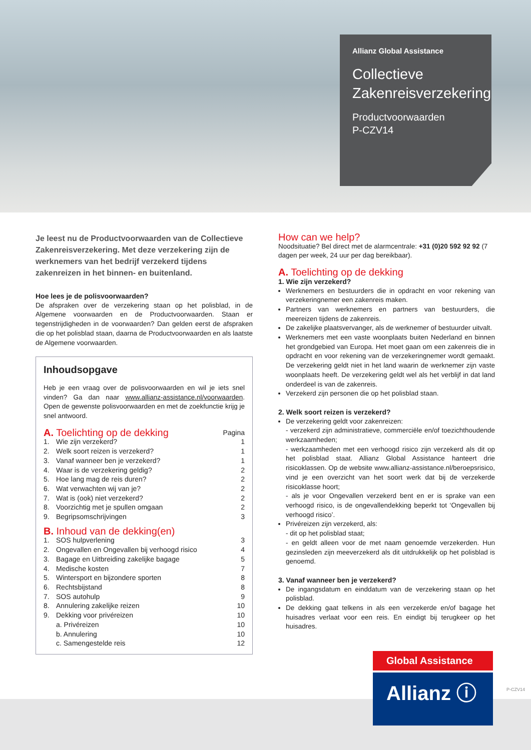Allianz Global Assistance
Collectieve Zakenreisverzekering
Productvoorwaarden
P-CZV14
Je leest nu de Productvoorwaarden van de Collectieve Zakenreisverzekering. Met deze verzekering zijn de werknemers van het bedrijf verzekerd tijdens zakenreizen in het binnen- en buitenland.
Hoe lees je de polisvoorwaarden?
De afspraken over de verzekering staan op het polisblad, in de Algemene voorwaarden en de Productvoorwaarden. Staan er tegenstrijdigheden in de voorwaarden? Dan gelden eerst de afspraken die op het polisblad staan, daarna de Productvoorwaarden en als laatste de Algemene voorwaarden.
Inhoudsopgave
Heb je een vraag over de polisvoorwaarden en wil je iets snel vinden? Ga dan naar www.allianz-assistance.nl/voorwaarden. Open de gewenste polisvoorwaarden en met de zoekfunctie krijg je snel antwoord.
| A. Toelichting op de dekking | | Pagina |
| 1. | Wie zijn verzekerd? | 1 |
| 2. | Welk soort reizen is verzekerd? | 1 |
| 3. | Vanaf wanneer ben je verzekerd? | 1 |
| 4. | Waar is de verzekering geldig? | 2 |
| 5. | Hoe lang mag de reis duren? | 2 |
| 6. | Wat verwachten wij van je? | 2 |
| 7. | Wat is (ook) niet verzekerd? | 2 |
| 8. | Voorzichtig met je spullen omgaan | 2 |
| 9. | Begripsomschrijvingen | 3 |
| B. Inhoud van de dekking(en) | | |
| 1. | SOS hulpverlening | 3 |
| 2. | Ongevallen en Ongevallen bij verhoogd risico | 4 |
| 3. | Bagage en Uitbreiding zakelijke bagage | 5 |
| 4. | Medische kosten | 7 |
| 5. | Wintersport en bijzondere sporten | 8 |
| 6. | Rechtsbijstand | 8 |
| 7. | SOS autohulp | 9 |
| 8. | Annulering zakelijke reizen | 10 |
| 9. | Dekking voor privéreizen | 10 |
| | a. Privéreizen | 10 |
| | b. Annulering | 10 |
| | c. Samengestelde reis | 12 |
How can we help?
Noodsituatie? Bel direct met de alarmcentrale: +31 (0)20 592 92 92 (7 dagen per week, 24 uur per dag bereikbaar).
A. Toelichting op de dekking
1. Wie zijn verzekerd?
Werknemers en bestuurders die in opdracht en voor rekening van verzekeringnemer een zakenreis maken.
Partners van werknemers en partners van bestuurders, die meereizen tijdens de zakenreis.
De zakelijke plaatsvervanger, als de werknemer of bestuurder uitvalt.
Werknemers met een vaste woonplaats buiten Nederland en binnen het grondgebied van Europa. Het moet gaan om een zakenreis die in opdracht en voor rekening van de verzekeringnemer wordt gemaakt. De verzekering geldt niet in het land waarin de werknemer zijn vaste woonplaats heeft. De verzekering geldt wel als het verblijf in dat land onderdeel is van de zakenreis.
Verzekerd zijn personen die op het polisblad staan.
2. Welk soort reizen is verzekerd?
De verzekering geldt voor zakenreizen:
- verzekerd zijn administratieve, commerciële en/of toezichthoudende werkzaamheden;
- werkzaamheden met een verhoogd risico zijn verzekerd als dit op het polisblad staat. Allianz Global Assistance hanteert drie risicoklassen. Op de website www.allianz-assistance.nl/beroepsrisico, vind je een overzicht van het soort werk dat bij de verzekerde risicoklasse hoort;
- als je voor Ongevallen verzekerd bent en er is sprake van een verhoogd risico, is de ongevallendekking beperkt tot ‘Ongevallen bij verhoogd risico’.
Privéreizen zijn verzekerd, als:
- dit op het polisblad staat;
- en geldt alleen voor de met naam genoemde verzekerden. Hun gezinsleden zijn meeverzekerd als dit uitdrukkelijk op het polisblad is genoemd.
3. Vanaf wanneer ben je verzekerd?
De ingangsdatum en einddatum van de verzekering staan op het polisblad.
De dekking gaat telkens in als een verzekerde en/of bagage het huisadres verlaat voor een reis. En eindigt bij terugkeer op het huisadres.
Global Assistance
Allianz ⓘ
P-CZV14